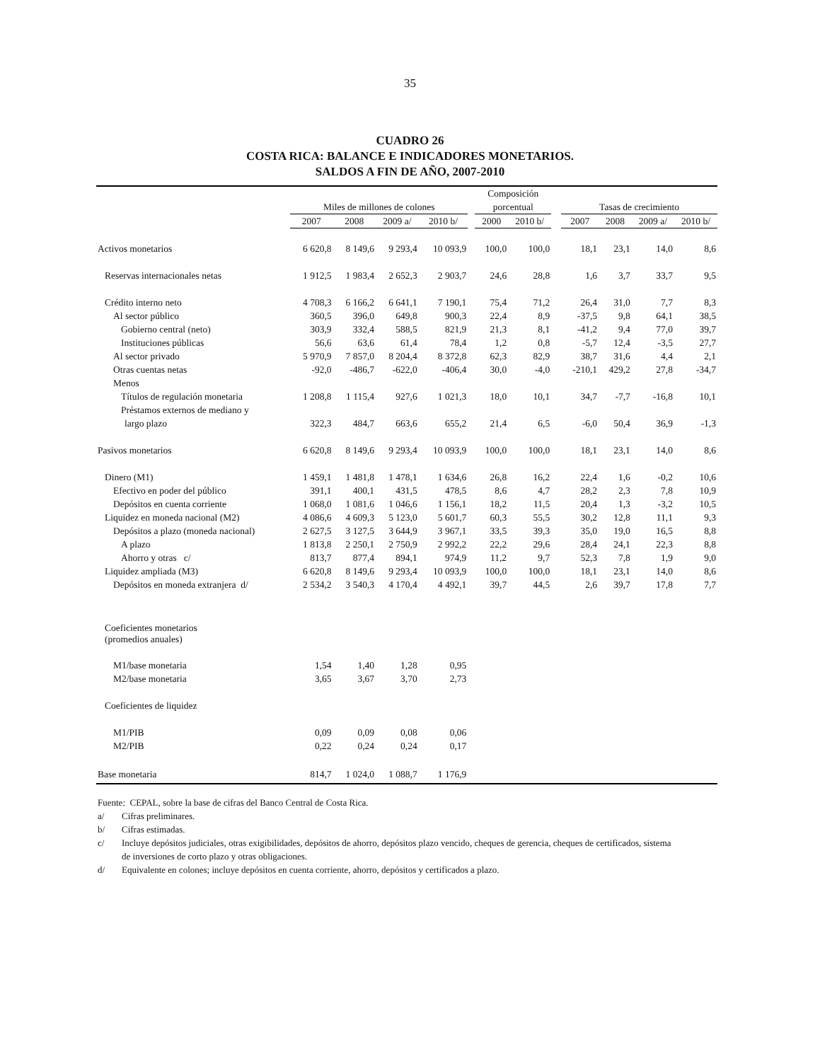35
CUADRO 26
COSTA RICA: BALANCE E INDICADORES MONETARIOS.
SALDOS A FIN DE AÑO, 2007-2010
| | | | | | | Composición | | | | | | |
| --- | --- | --- | --- | --- | --- | --- | --- | --- | --- | --- | --- | --- |
| | Miles de millones de colones | | | | | porcentual | | | Tasas de crecimiento | | | |
| | 2007 | 2008 | 2009 a/ | 2010 b/ | | 2000 | 2010 b/ | | 2007 | 2008 | 2009 a/ | 2010 b/ |
| Activos monetarios | 6 620,8 | 8 149,6 | 9 293,4 | 10 093,9 | | 100,0 | 100,0 | | 18,1 | 23,1 | 14,0 | 8,6 |
| Reservas internacionales netas | 1 912,5 | 1 983,4 | 2 652,3 | 2 903,7 | | 24,6 | 28,8 | | 1,6 | 3,7 | 33,7 | 9,5 |
| Crédito interno neto | 4 708,3 | 6 166,2 | 6 641,1 | 7 190,1 | | 75,4 | 71,2 | | 26,4 | 31,0 | 7,7 | 8,3 |
| Al sector público | 360,5 | 396,0 | 649,8 | 900,3 | | 22,4 | 8,9 | | -37,5 | 9,8 | 64,1 | 38,5 |
| Gobierno central (neto) | 303,9 | 332,4 | 588,5 | 821,9 | | 21,3 | 8,1 | | -41,2 | 9,4 | 77,0 | 39,7 |
| Instituciones públicas | 56,6 | 63,6 | 61,4 | 78,4 | | 1,2 | 0,8 | | -5,7 | 12,4 | -3,5 | 27,7 |
| Al sector privado | 5 970,9 | 7 857,0 | 8 204,4 | 8 372,8 | | 62,3 | 82,9 | | 38,7 | 31,6 | 4,4 | 2,1 |
| Otras cuentas netas | -92,0 | -486,7 | -622,0 | -406,4 | | 30,0 | -4,0 | | -210,1 | 429,2 | 27,8 | -34,7 |
| Menos | | | | | | | | | | | | |
| Títulos de regulación monetaria | 1 208,8 | 1 115,4 | 927,6 | 1 021,3 | | 18,0 | 10,1 | | 34,7 | -7,7 | -16,8 | 10,1 |
| Préstamos externos de mediano y | | | | | | | | | | | | |
| largo plazo | 322,3 | 484,7 | 663,6 | 655,2 | | 21,4 | 6,5 | | -6,0 | 50,4 | 36,9 | -1,3 |
| Pasivos monetarios | 6 620,8 | 8 149,6 | 9 293,4 | 10 093,9 | | 100,0 | 100,0 | | 18,1 | 23,1 | 14,0 | 8,6 |
| Dinero (M1) | 1 459,1 | 1 481,8 | 1 478,1 | 1 634,6 | | 26,8 | 16,2 | | 22,4 | 1,6 | -0,2 | 10,6 |
| Efectivo en poder del público | 391,1 | 400,1 | 431,5 | 478,5 | | 8,6 | 4,7 | | 28,2 | 2,3 | 7,8 | 10,9 |
| Depósitos en cuenta corriente | 1 068,0 | 1 081,6 | 1 046,6 | 1 156,1 | | 18,2 | 11,5 | | 20,4 | 1,3 | -3,2 | 10,5 |
| Liquidez en moneda nacional (M2) | 4 086,6 | 4 609,3 | 5 123,0 | 5 601,7 | | 60,3 | 55,5 | | 30,2 | 12,8 | 11,1 | 9,3 |
| Depósitos a plazo (moneda nacional) | 2 627,5 | 3 127,5 | 3 644,9 | 3 967,1 | | 33,5 | 39,3 | | 35,0 | 19,0 | 16,5 | 8,8 |
| A plazo | 1 813,8 | 2 250,1 | 2 750,9 | 2 992,2 | | 22,2 | 29,6 | | 28,4 | 24,1 | 22,3 | 8,8 |
| Ahorro y otras c/ | 813,7 | 877,4 | 894,1 | 974,9 | | 11,2 | 9,7 | | 52,3 | 7,8 | 1,9 | 9,0 |
| Liquidez ampliada (M3) | 6 620,8 | 8 149,6 | 9 293,4 | 10 093,9 | | 100,0 | 100,0 | | 18,1 | 23,1 | 14,0 | 8,6 |
| Depósitos en moneda extranjera d/ | 2 534,2 | 3 540,3 | 4 170,4 | 4 492,1 | | 39,7 | 44,5 | | 2,6 | 39,7 | 17,8 | 7,7 |
| Coeficientes monetarios (promedios anuales) | | | | | | | | | | | | |
| M1/base monetaria | 1,54 | 1,40 | 1,28 | 0,95 | | | | | | | | |
| M2/base monetaria | 3,65 | 3,67 | 3,70 | 2,73 | | | | | | | | |
| Coeficientes de liquidez | | | | | | | | | | | | |
| M1/PIB | 0,09 | 0,09 | 0,08 | 0,06 | | | | | | | | |
| M2/PIB | 0,22 | 0,24 | 0,24 | 0,17 | | | | | | | | |
| Base monetaria | 814,7 | 1 024,0 | 1 088,7 | 1 176,9 | | | | | | | | |
Fuente: CEPAL, sobre la base de cifras del Banco Central de Costa Rica.
a/ Cifras preliminares.
b/ Cifras estimadas.
c/ Incluye depósitos judiciales, otras exigibilidades, depósitos de ahorro, depósitos plazo vencido, cheques de gerencia, cheques de certificados, sistema de inversiones de corto plazo y otras obligaciones.
d/ Equivalente en colones; incluye depósitos en cuenta corriente, ahorro, depósitos y certificados a plazo.